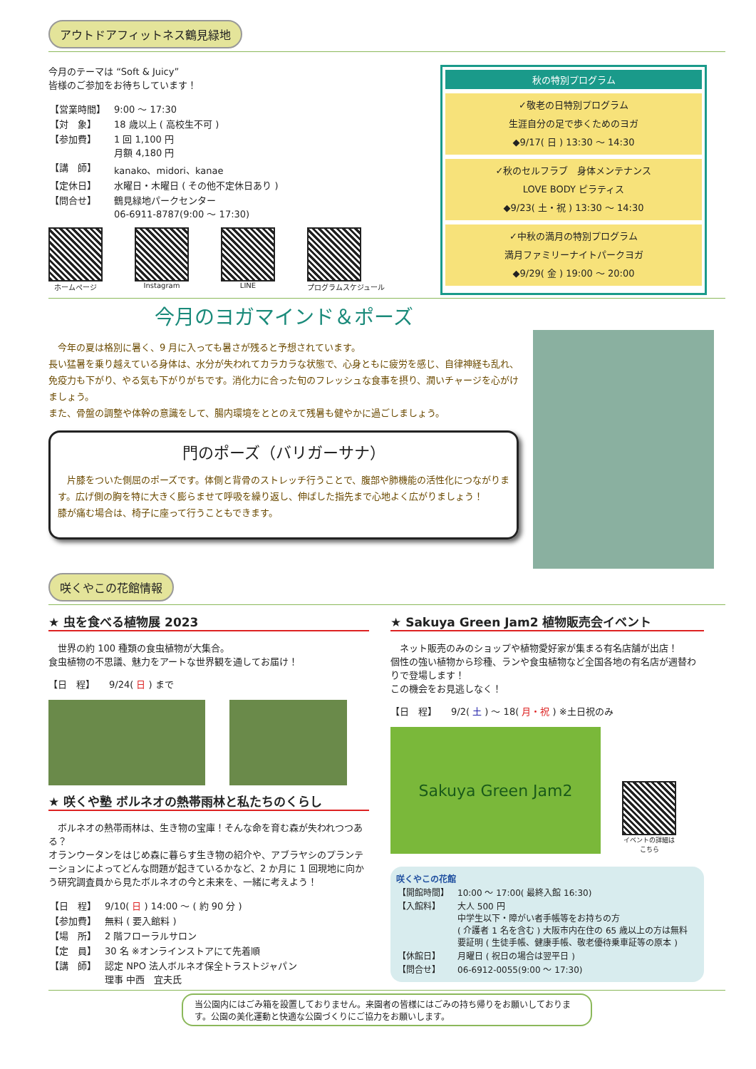アウトドアフィットネス鶴見緑地
今月のテーマは “Soft & Juicy”
皆様のご参加をお待ちしています！
| 【営業時間】 | 9:00 ～ 17:30 |
| 【対 象】 | 18 歳以上 ( 高校生不可 ) |
| 【参加費】 | 1 回 1,100 円 月額 4,180 円 |
| 【講 師】 | kanako、midori、kanae |
| 【定休日】 | 水曜日・木曜日 ( その他不定休日あり ) |
| 【問合せ】 | 鶴見緑地パークセンター 06-6911-8787(9:00 ～ 17:30) |
ホームページ Instagram LINE プログラムスケジュール
秋の特別プログラム
✓敬老の日特別プログラム
生涯自分の足で歩くためのヨガ
◆9/17( 日 ) 13:30 ～ 14:30
✓秋のセルフラブ　身体メンテナンス
LOVE BODY ピラティス
◆9/23( 土・祝 ) 13:30 ～ 14:30
✓中秋の満月の特別プログラム
満月ファミリーナイトパークヨガ
◆9/29( 金 ) 19:00 ～ 20:00
今月のヨガマインド＆ポーズ
　今年の夏は格別に暑く、9 月に入っても暑さが残ると予想されています。
長い猛暑を乗り越えている身体は、水分が失われてカラカラな状態で、心身ともに疲労を感じ、自律神経も乱れ、免疫力も下がり、やる気も下がりがちです。消化力に合った旬のフレッシュな食事を摂り、潤いチャージを心がけましょう。
また、骨盤の調整や体幹の意識をして、腸内環境をととのえて残暑も健やかに過ごしましょう。
門のポーズ（バリガーサナ）
　片膝をついた側屈のポーズです。体側と背骨のストレッチ行うことで、腹部や肺機能の活性化につながります。広げ側の胸を特に大きく膨らませて呼吸を繰り返し、伸ばした指先まで心地よく広がりましょう！
膝が痛む場合は、椅子に座って行うこともできます。
咲くやこの花館情報
★ 虫を食べる植物展 2023
　世界の約 100 種類の食虫植物が大集合。
食虫植物の不思議、魅力をアートな世界観を通してお届け！
【日　程】　　9/24( 日 ) まで
★ 咲くや塾 ボルネオの熱帯雨林と私たちのくらし
　ボルネオの熱帯雨林は、生き物の宝庫！そんな命を育む森が失われつつある？
オランウータンをはじめ森に暮らす生き物の紹介や、アブラヤシのプランテーションによってどんな問題が起きているかなど、2 か月に 1 回現地に向かう研究調査員から見たボルネオの今と未来を、一緒に考えよう！
| 【日 程】 | 9/10( 日 ) 14:00 ～ ( 約 90 分 ) |
| 【参加費】 | 無料 ( 要入館料 ) |
| 【場 所】 | 2 階フローラルサロン |
| 【定 員】 | 30 名 ※オンラインストアにて先着順 |
| 【講 師】 | 認定 NPO 法人ボルネオ保全トラストジャパン 理事 中西 宜夫氏 |
★ Sakuya Green Jam2 植物販売会イベント
　ネット販売のみのショップや植物愛好家が集まる有名店舗が出店！
個性の強い植物から珍種、ランや食虫植物など全国各地の有名店が週替わりで登場します！
この機会をお見逃しなく！
【日　程】　　9/2( 土 ) ～ 18( 月・祝 ) ※土日祝のみ
Sakuya Green Jam2
イベントの詳細は
こちら
咲くやこの花館
| 【開館時間】 | 10:00 ～ 17:00( 最終入館 16:30) |
| 【入館料】 | 大人 500 円 中学生以下・障がい者手帳等をお持ちの方 ( 介護者 1 名を含む ) 大阪市内在住の 65 歳以上の方は無料 要証明 ( 生徒手帳、健康手帳、敬老優待乗車証等の原本 ) |
| 【休館日】 | 月曜日 ( 祝日の場合は翌平日 ) |
| 【問合せ】 | 06-6912-0055(9:00 ～ 17:30) |
当公園内にはごみ箱を設置しておりません。来園者の皆様にはごみの持ち帰りをお願いしております。公園の美化運動と快適な公園づくりにご協力をお願いします。